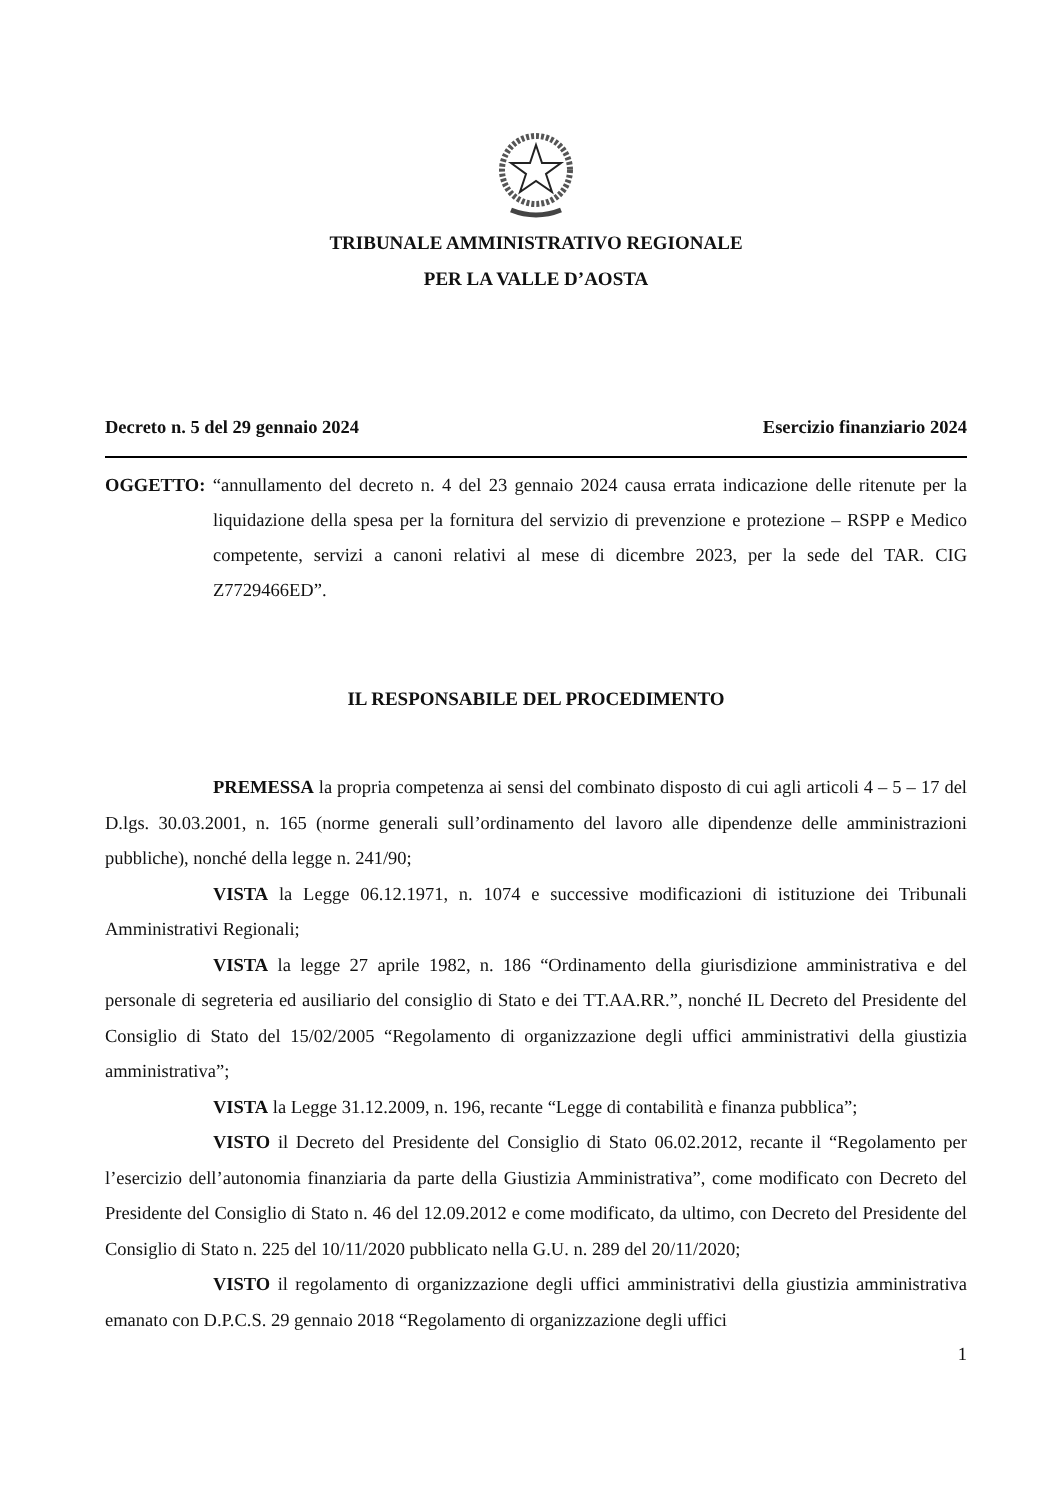TRIBUNALE AMMINISTRATIVO REGIONALE
PER LA VALLE D’AOSTA
Decreto n. 5 del 29 gennaio 2024 Esercizio finanziario 2024
OGGETTO: “annullamento del decreto n. 4 del 23 gennaio 2024 causa errata indicazione delle ritenute per la liquidazione della spesa per la fornitura del servizio di prevenzione e protezione – RSPP e Medico competente, servizi a canoni relativi al mese di dicembre 2023, per la sede del TAR. CIG Z7729466ED”.
IL RESPONSABILE DEL PROCEDIMENTO
PREMESSA la propria competenza ai sensi del combinato disposto di cui agli articoli 4 – 5 – 17 del D.lgs. 30.03.2001, n. 165 (norme generali sull’ordinamento del lavoro alle dipendenze delle amministrazioni pubbliche), nonché della legge n. 241/90;
VISTA la Legge 06.12.1971, n. 1074 e successive modificazioni di istituzione dei Tribunali Amministrativi Regionali;
VISTA la legge 27 aprile 1982, n. 186 “Ordinamento della giurisdizione amministrativa e del personale di segreteria ed ausiliario del consiglio di Stato e dei TT.AA.RR.”, nonché IL Decreto del Presidente del Consiglio di Stato del 15/02/2005 “Regolamento di organizzazione degli uffici amministrativi della giustizia amministrativa”;
VISTA la Legge 31.12.2009, n. 196, recante “Legge di contabilità e finanza pubblica”;
VISTO il Decreto del Presidente del Consiglio di Stato 06.02.2012, recante il “Regolamento per l’esercizio dell’autonomia finanziaria da parte della Giustizia Amministrativa”, come modificato con Decreto del Presidente del Consiglio di Stato n. 46 del 12.09.2012 e come modificato, da ultimo, con Decreto del Presidente del Consiglio di Stato n. 225 del 10/11/2020 pubblicato nella G.U. n. 289 del 20/11/2020;
VISTO il regolamento di organizzazione degli uffici amministrativi della giustizia amministrativa emanato con D.P.C.S. 29 gennaio 2018 “Regolamento di organizzazione degli uffici
1